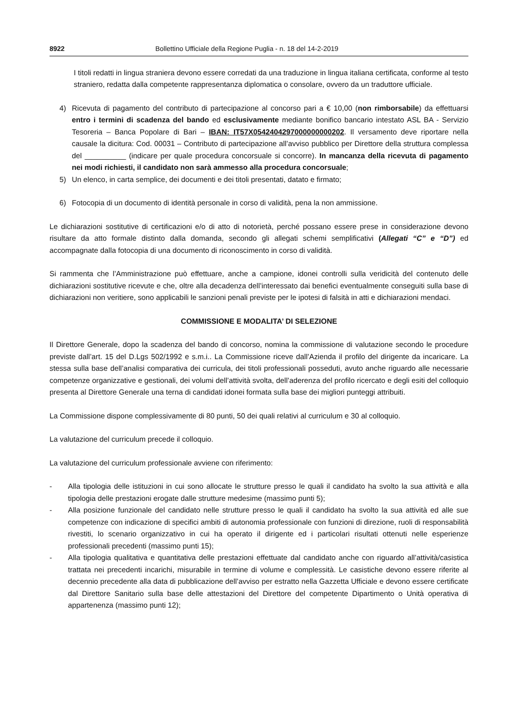8922 Bollettino Ufficiale della Regione Puglia - n. 18 del 14-2-2019
I titoli redatti in lingua straniera devono essere corredati da una traduzione in lingua italiana certificata, conforme al testo straniero, redatta dalla competente rappresentanza diplomatica o consolare, ovvero da un traduttore ufficiale.
4) Ricevuta di pagamento del contributo di partecipazione al concorso pari a € 10,00 (non rimborsabile) da effettuarsi entro i termini di scadenza del bando ed esclusivamente mediante bonifico bancario intestato ASL BA - Servizio Tesoreria – Banca Popolare di Bari – IBAN: IT57X0542404297000000000202. Il versamento deve riportare nella causale la dicitura: Cod. 00031 – Contributo di partecipazione all’avviso pubblico per Direttore della struttura complessa del __________ (indicare per quale procedura concorsuale si concorre). In mancanza della ricevuta di pagamento nei modi richiesti, il candidato non sarà ammesso alla procedura concorsuale;
5) Un elenco, in carta semplice, dei documenti e dei titoli presentati, datato e firmato;
6) Fotocopia di un documento di identità personale in corso di validità, pena la non ammissione.
Le dichiarazioni sostitutive di certificazioni e/o di atto di notorietà, perché possano essere prese in considerazione devono risultare da atto formale distinto dalla domanda, secondo gli allegati schemi semplificativi (Allegati “C” e “D”) ed accompagnate dalla fotocopia di una documento di riconoscimento in corso di validità.
Si rammenta che l’Amministrazione può effettuare, anche a campione, idonei controlli sulla veridicità del contenuto delle dichiarazioni sostitutive ricevute e che, oltre alla decadenza dell’interessato dai benefici eventualmente conseguiti sulla base di dichiarazioni non veritiere, sono applicabili le sanzioni penali previste per le ipotesi di falsità in atti e dichiarazioni mendaci.
COMMISSIONE E MODALITA’ DI SELEZIONE
Il Direttore Generale, dopo la scadenza del bando di concorso, nomina la commissione di valutazione secondo le procedure previste dall’art. 15 del D.Lgs 502/1992 e s.m.i.. La Commissione riceve dall’Azienda il profilo del dirigente da incaricare. La stessa sulla base dell’analisi comparativa dei curricula, dei titoli professionali posseduti, avuto anche riguardo alle necessarie competenze organizzative e gestionali, dei volumi dell’attività svolta, dell’aderenza del profilo ricercato e degli esiti del colloquio presenta al Direttore Generale una terna di candidati idonei formata sulla base dei migliori punteggi attribuiti.
La Commissione dispone complessivamente di 80 punti, 50 dei quali relativi al curriculum e 30 al colloquio.
La valutazione del curriculum precede il colloquio.
La valutazione del curriculum professionale avviene con riferimento:
- Alla tipologia delle istituzioni in cui sono allocate le strutture presso le quali il candidato ha svolto la sua attività e alla tipologia delle prestazioni erogate dalle strutture medesime (massimo punti 5);
- Alla posizione funzionale del candidato nelle strutture presso le quali il candidato ha svolto la sua attività ed alle sue competenze con indicazione di specifici ambiti di autonomia professionale con funzioni di direzione, ruoli di responsabilità rivestiti, lo scenario organizzativo in cui ha operato il dirigente ed i particolari risultati ottenuti nelle esperienze professionali precedenti (massimo punti 15);
- Alla tipologia qualitativa e quantitativa delle prestazioni effettuate dal candidato anche con riguardo all’attività/casistica trattata nei precedenti incarichi, misurabile in termine di volume e complessità. Le casistiche devono essere riferite al decennio precedente alla data di pubblicazione dell’avviso per estratto nella Gazzetta Ufficiale e devono essere certificate dal Direttore Sanitario sulla base delle attestazioni del Direttore del competente Dipartimento o Unità operativa di appartenenza (massimo punti 12);